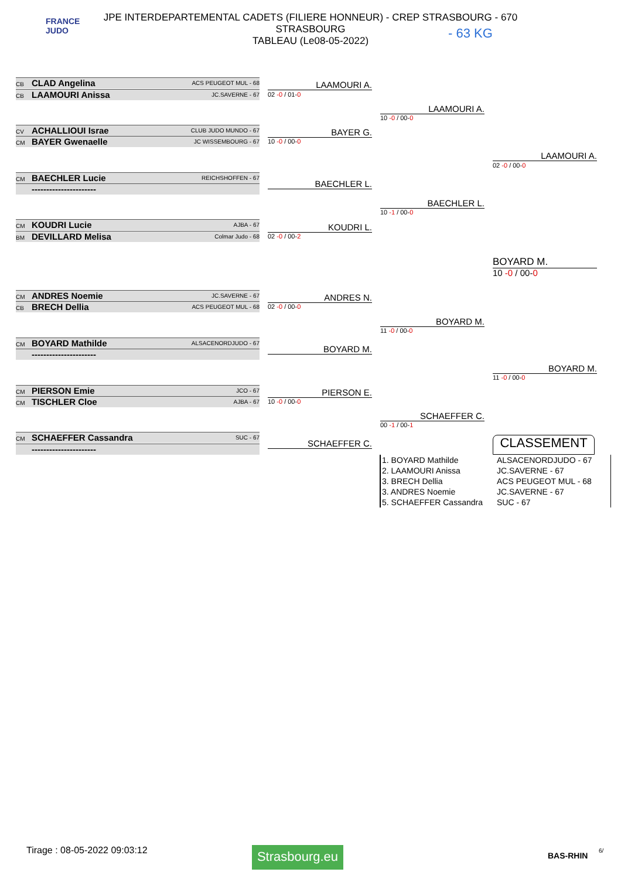FRANCE
JUDO
JPE INTERDEPARTEMENTAL CADETS (FILIERE HONNEUR) - CREP STRASBOURG - 670
STRASBOURG
TABLEAU (Le08-05-2022)
- 63 KG
CB CLAD Angelina ACS PEUGEOT MUL - 68
CB LAAMOURI Anissa JC.SAVERNE - 67
LAAMOURI A.
02 -0 / 01-0
CV ACHALLIOUI Israe CLUB JUDO MUNDO - 67
CM BAYER Gwenaelle JC WISSEMBOURG - 67
BAYER G.
10 -0 / 00-0
CM BAECHLER Lucie REICHSHOFFEN - 67
---------------------- BAECHLER L.
CM KOUDRI Lucie AJBA - 67
BM DEVILLARD Melisa Colmar Judo - 68
KOUDRI L.
02 -0 / 00-2
LAAMOURI A.
10 -0 / 00-0
BAECHLER L.
10 -1 / 00-0
LAAMOURI A.
02 -0 / 00-0
BOYARD M.
10 -0 / 00-0
CM ANDRES Noemie JC.SAVERNE - 67
CB BRECH Dellia ACS PEUGEOT MUL - 68
ANDRES N.
02 -0 / 00-0
CM BOYARD Mathilde ALSACENORDJUDO - 67
---------------------- BOYARD M.
CM PIERSON Emie JCO - 67
CM TISCHLER Cloe AJBA - 67
PIERSON E.
10 -0 / 00-0
CM SCHAEFFER Cassandra SUC - 67
----------------------
SCHAEFFER C.
BOYARD M.
11 -0 / 00-0
SCHAEFFER C.
00 -1 / 00-1
BOYARD M.
11 -0 / 00-0
CLASSEMENT
| 1. BOYARD Mathilde | ALSACENORDJUDO - 67 |
| 2. LAAMOURI Anissa | JC.SAVERNE - 67 |
| 3. BRECH Dellia | ACS PEUGEOT MUL - 68 |
| 3. ANDRES Noemie | JC.SAVERNE - 67 |
| 5. SCHAEFFER Cassandra | SUC - 67 |
Tirage : 08-05-2022 09:03:12
Strasbourg.eu
BAS-RHIN
6/